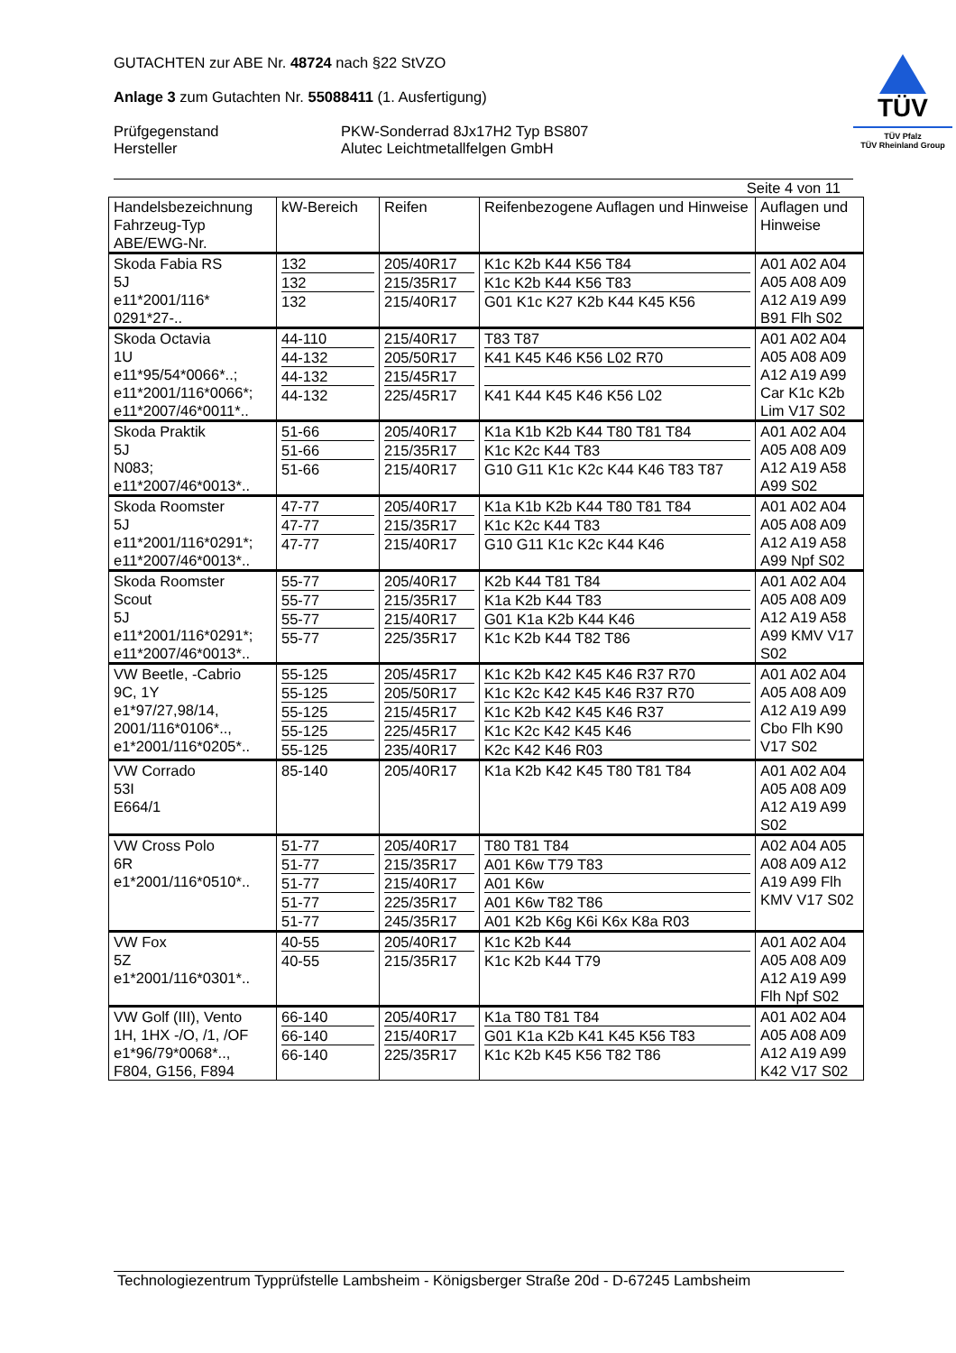GUTACHTEN zur ABE Nr. 48724 nach §22 StVZO
Anlage 3 zum Gutachten Nr. 55088411 (1. Ausfertigung)
Prüfgegenstand
Hersteller
PKW-Sonderrad 8Jx17H2 Typ BS807
Alutec Leichtmetallfelgen GmbH
TÜV
TÜV Pfalz
TÜV Rheinland Group
Seite 4 von 11
| Handelsbezeichnung Fahrzeug-Typ ABE/EWG-Nr. | kW-Bereich | Reifen | Reifenbezogene Auflagen und Hinweise | Auflagen und Hinweise |
| --- | --- | --- | --- | --- |
| Skoda Fabia RS 5J e11*2001/116* 0291*27-.. | 132 132 132 | 205/40R17 215/35R17 215/40R17 | K1c K2b K44 K56 T84 K1c K2b K44 K56 T83 G01 K1c K27 K2b K44 K45 K56 | A01 A02 A04 A05 A08 A09 A12 A19 A99 B91 Flh S02 |
| Skoda Octavia 1U e11*95/54*0066*..; e11*2001/116*0066*; e11*2007/46*0011*.. | 44-110 44-132 44-132 44-132 | 215/40R17 205/50R17 215/45R17 225/45R17 | T83 T87 K41 K45 K46 K56 L02 R70 K41 K44 K45 K46 K56 L02 | A01 A02 A04 A05 A08 A09 A12 A19 A99 Car K1c K2b Lim V17 S02 |
| Skoda Praktik 5J N083; e11*2007/46*0013*.. | 51-66 51-66 51-66 | 205/40R17 215/35R17 215/40R17 | K1a K1b K2b K44 T80 T81 T84 K1c K2c K44 T83 G10 G11 K1c K2c K44 K46 T83 T87 | A01 A02 A04 A05 A08 A09 A12 A19 A58 A99 S02 |
| Skoda Roomster 5J e11*2001/116*0291*; e11*2007/46*0013*.. | 47-77 47-77 47-77 | 205/40R17 215/35R17 215/40R17 | K1a K1b K2b K44 T80 T81 T84 K1c K2c K44 T83 G10 G11 K1c K2c K44 K46 | A01 A02 A04 A05 A08 A09 A12 A19 A58 A99 Npf S02 |
| Skoda Roomster Scout 5J e11*2001/116*0291*; e11*2007/46*0013*.. | 55-77 55-77 55-77 55-77 | 205/40R17 215/35R17 215/40R17 225/35R17 | K2b K44 T81 T84 K1a K2b K44 T83 G01 K1a K2b K44 K46 K1c K2b K44 T82 T86 | A01 A02 A04 A05 A08 A09 A12 A19 A58 A99 KMV V17 S02 |
| VW Beetle, -Cabrio 9C, 1Y e1*97/27,98/14, 2001/116*0106*.., e1*2001/116*0205*.. | 55-125 55-125 55-125 55-125 55-125 | 205/45R17 205/50R17 215/45R17 225/45R17 235/40R17 | K1c K2b K42 K45 K46 R37 R70 K1c K2c K42 K45 K46 R37 R70 K1c K2b K42 K45 K46 R37 K1c K2c K42 K45 K46 K2c K42 K46 R03 | A01 A02 A04 A05 A08 A09 A12 A19 A99 Cbo Flh K90 V17 S02 |
| VW Corrado 53I E664/1 | 85-140 | 205/40R17 | K1a K2b K42 K45 T80 T81 T84 | A01 A02 A04 A05 A08 A09 A12 A19 A99 S02 |
| VW Cross Polo 6R e1*2001/116*0510*.. | 51-77 51-77 51-77 51-77 51-77 | 205/40R17 215/35R17 215/40R17 225/35R17 245/35R17 | T80 T81 T84 A01 K6w T79 T83 A01 K6w A01 K6w T82 T86 A01 K2b K6g K6i K6x K8a R03 | A02 A04 A05 A08 A09 A12 A19 A99 Flh KMV V17 S02 |
| VW Fox 5Z e1*2001/116*0301*.. | 40-55 40-55 | 205/40R17 215/35R17 | K1c K2b K44 K1c K2b K44 T79 | A01 A02 A04 A05 A08 A09 A12 A19 A99 Flh Npf S02 |
| VW Golf (III), Vento 1H, 1HX -/O, /1, /OF e1*96/79*0068*.., F804, G156, F894 | 66-140 66-140 66-140 | 205/40R17 215/40R17 225/35R17 | K1a T80 T81 T84 G01 K1a K2b K41 K45 K56 T83 K1c K2b K45 K56 T82 T86 | A01 A02 A04 A05 A08 A09 A12 A19 A99 K42 V17 S02 |
Technologiezentrum Typprüfstelle Lambsheim - Königsberger Straße 20d - D-67245 Lambsheim